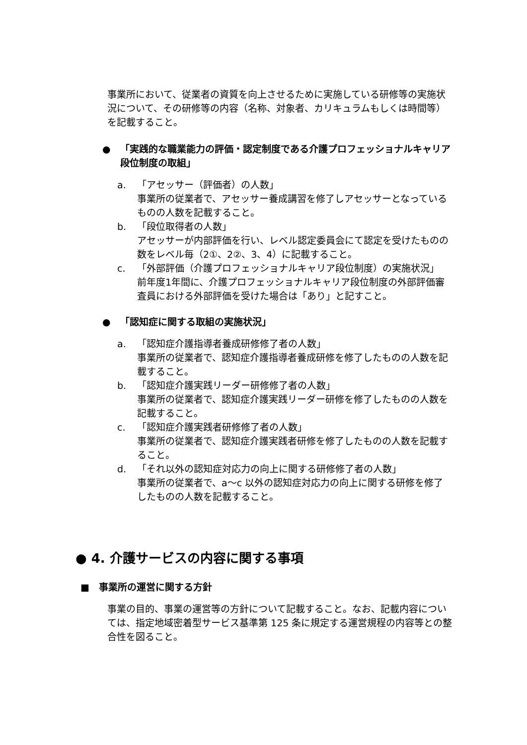事業所において、従業者の資質を向上させるために実施している研修等の実施状況について、その研修等の内容（名称、対象者、カリキュラムもしくは時間等）を記載すること。
● 「実践的な職業能力の評価・認定制度である介護プロフェッショナルキャリア段位制度の取組」
a. 「アセッサー（評価者）の人数」
事業所の従業者で、アセッサー養成講習を修了しアセッサーとなっているものの人数を記載すること。
b. 「段位取得者の人数」
アセッサーが内部評価を行い、レベル認定委員会にて認定を受けたものの数をレベル毎（2①、2②、3、4）に記載すること。
c. 「外部評価（介護プロフェッショナルキャリア段位制度）の実施状況」
前年度1年間に、介護プロフェッショナルキャリア段位制度の外部評価審査員における外部評価を受けた場合は「あり」と記すこと。
● 「認知症に関する取組の実施状況」
a. 「認知症介護指導者養成研修修了者の人数」
事業所の従業者で、認知症介護指導者養成研修を修了したものの人数を記載すること。
b. 「認知症介護実践リーダー研修修了者の人数」
事業所の従業者で、認知症介護実践リーダー研修を修了したものの人数を記載すること。
c. 「認知症介護実践者研修修了者の人数」
事業所の従業者で、認知症介護実践者研修を修了したものの人数を記載すること。
d. 「それ以外の認知症対応力の向上に関する研修修了者の人数」
事業所の従業者で、a〜c 以外の認知症対応力の向上に関する研修を修了したものの人数を記載すること。
● 4. 介護サービスの内容に関する事項
■　事業所の運営に関する方針
事業の目的、事業の運営等の方針について記載すること。なお、記載内容については、指定地域密着型サービス基準第 125 条に規定する運営規程の内容等との整合性を図ること。